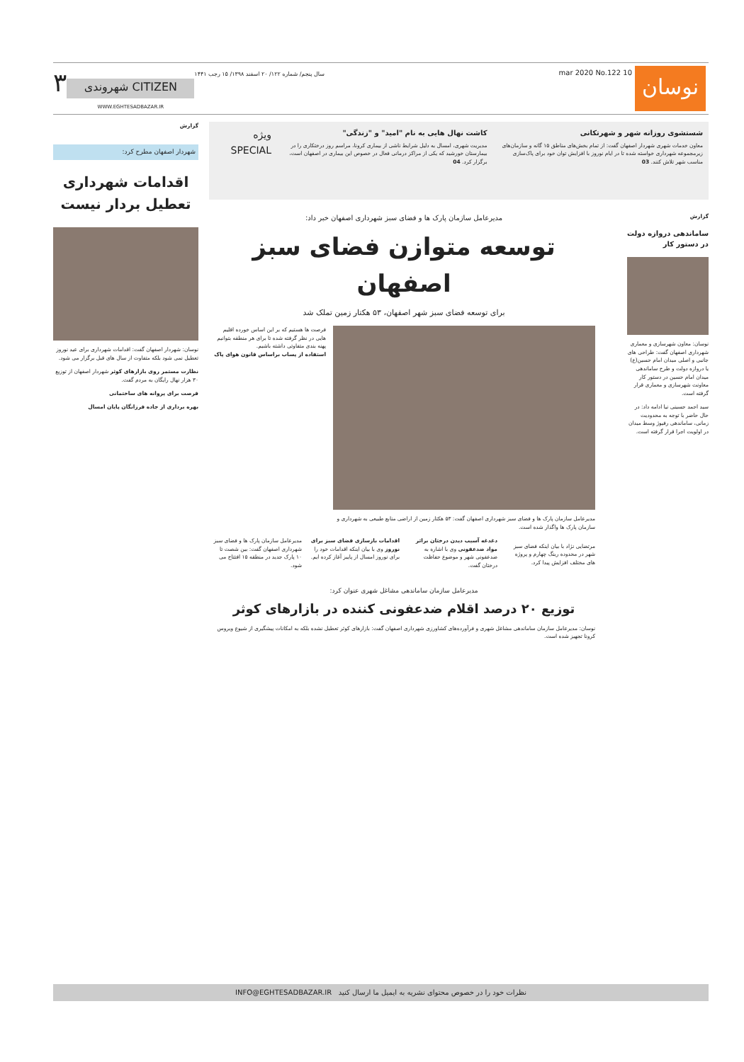نوسان
10 mar 2020 No.122
سال پنجم/ شماره ۱۲۲/ ۲۰ اسفند ۱۳۹۸/ ۱۵ رجب ۱۴۴۱
CITIZEN شهروندی
WWW.EGHTESADBAZAR.IR
۳
شستشوی روزانه شهر و شهرتکانی
معاون خدمات شهری شهردار اصفهان گفت: از تمام بخش‌های مناطق ۱۵ گانه و سازمان‌های زیرمجموعه شهرداری خواسته شده تا در ایام نوروز با افزایش توان خود برای پاک‌سازی مناسب شهر تلاش کنند. 03
کاشت نهال هایی به نام "امید" و "زندگی"
مدیریت شهری، امسال به دلیل شرایط ناشی از بیماری کرونا، مراسم روز درختکاری را در بیمارستان خورشید که یکی از مراکز درمانی فعال در خصوص این بیماری در اصفهان است، برگزار کرد. 04
ویژه
SPECIAL
گزارش
ساماندهی دروازه دولت در دستور کار
نوسان: معاون شهرسازی و معماری شهرداری اصفهان گفت: طراحی های جانبی و اصلی میدان امام حسین(ع) یا دروازه دولت و طرح ساماندهی میدان امام حسین در دستور کار معاونت شهرسازی و معماری قرار گرفته است.
سید احمد حسینی نیا ادامه داد: در حال حاضر با توجه به محدودیت زمانی، ساماندهی رفیوژ وسط میدان در اولویت اجرا قرار گرفته است.
مدیرعامل سازمان پارک ها و فضای سبز شهرداری اصفهان خبر داد:
توسعه متوازن فضای سبز اصفهان
برای توسعه فضای سبز شهر اصفهان، ۵۳ هکتار زمین تملک شد
مدیرعامل سازمان پارک ها و فضای سبز شهرداری اصفهان گفت: ۵۳ هکتار زمین از اراضی منابع طبیعی به شهرداری و سازمان پارک ها واگذار شده است.
فرصت ها هستیم که بر این اساس خورده اقلیم هایی در نظر گرفته شده تا برای هر منطقه بتوانیم پهنه بندی متفاوتی داشته باشیم.
استفاده از پساب براساس قانون هوای پاک
مرتضایی نژاد با بیان اینکه فضای سبز شهر در محدوده رینگ چهارم و پروژه های مختلف افزایش پیدا کرد.
دغدغه آسیب دیدن درختان براثر مواد ضدعفونی وی با اشاره به ضدعفونی شهر و موضوع حفاظت درختان گفت.
اقدامات بازسازی فضای سبز برای نوروز وی با بیان اینکه اقدامات خود را برای نوروز امسال از پاییز آغاز کرده ایم.
مدیرعامل سازمان پارک ها و فضای سبز شهرداری اصفهان گفت: بین شصت تا ۱۰ پارک جدید در منطقه ۱۵ افتتاح می شود.
مدیرعامل سازمان ساماندهی مشاغل شهری عنوان کرد:
توزیع ۲۰ درصد اقلام ضدعفونی کننده در بازارهای کوثر
نوسان: مدیرعامل سازمان ساماندهی مشاغل شهری و فرآورده‌های کشاورزی شهرداری اصفهان گفت: بازارهای کوثر تعطیل نشده بلکه به امکانات پیشگیری از شیوع ویروس کرونا تجهیز شده است.
گزارش
شهردار اصفهان مطرح کرد:
اقدامات شهرداری تعطیل بردار نیست
نوسان: شهردار اصفهان گفت: اقدامات شهرداری برای عید نوروز تعطیل نمی شود بلکه متفاوت از سال های قبل برگزار می شود.
نظارت مستمر روی بازارهای کوثر شهردار اصفهان از توزیع ۳۰ هزار نهال رایگان به مردم گفت.
فرصت برای پروانه های ساختمانی
بهره برداری از جاده فرزانگان پایان امسال
نظرات خود را در خصوص محتوای نشریه به ایمیل ما ارسال کنید INFO@EGHTESADBAZAR.IR